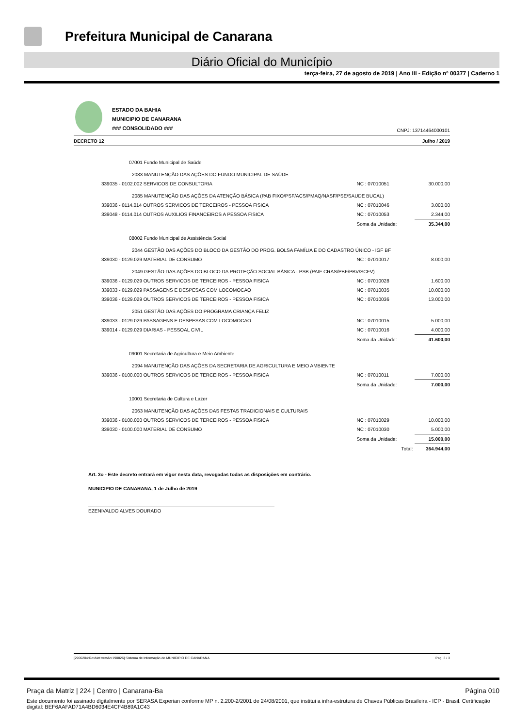Prefeitura Municipal de Canarana
Diário Oficial do Município
terça-feira, 27 de agosto de 2019 | Ano III - Edição nº 00377 | Caderno 1
ESTADO DA BAHIA
MUNICIPIO DE CANARANA
### CONSOLIDADO ###
CNPJ: 13714464000101
DECRETO 12 Julho / 2019
| 07001 Fundo Municipal de Saúde | | |
| 2083 MANUTENÇÃO DAS AÇÕES DO FUNDO MUNICIPAL DE SAÚDE | | |
| 339035 - 0102.002 SERVICOS DE CONSULTORIA | NC : 07010051 | 30.000,00 |
| 2085 MANUTENÇÃO DAS AÇÕES DA ATENÇÃO BÁSICA (PAB FIXO/PSF/ACS/PMAQ/NASF/PSE/SAUDE BUCAL) | | |
| 339036 - 0114.014 OUTROS SERVICOS DE TERCEIROS - PESSOA FISICA | NC : 07010046 | 3.000,00 |
| 339048 - 0114.014 OUTROS AUXILIOS FINANCEIROS A PESSOA FISICA | NC : 07010053 | 2.344,00 |
| | Soma da Unidade: | 35.344,00 |
| 08002 Fundo Municipal de Assistência Social | | |
| 2044 GESTÃO DAS AÇÕES DO BLOCO DA GESTÃO DO PROG. BOLSA FAMÍLIA E DO CADASTRO ÚNICO - IGF BF | | |
| 339030 - 0129.029 MATERIAL DE CONSUMO | NC : 07010017 | 8.000,00 |
| 2049 GESTÃO DAS AÇÕES DO BLOCO DA PROTEÇÃO SOCIAL BÁSICA - PSB (PAIF CRAS/PBF/PBV/SCFV) | | |
| 339036 - 0129.029 OUTROS SERVICOS DE TERCEIROS - PESSOA FISICA | NC : 07010028 | 1.600,00 |
| 339033 - 0129.029 PASSAGENS E DESPESAS COM LOCOMOCAO | NC : 07010035 | 10.000,00 |
| 339036 - 0129.029 OUTROS SERVICOS DE TERCEIROS - PESSOA FISICA | NC : 07010036 | 13.000,00 |
| 2051 GESTÃO DAS AÇÕES DO PROGRAMA CRIANÇA FELIZ | | |
| 339033 - 0129.029 PASSAGENS E DESPESAS COM LOCOMOCAO | NC : 07010015 | 5.000,00 |
| 339014 - 0129.029 DIARIAS - PESSOAL CIVIL | NC : 07010016 | 4.000,00 |
| | Soma da Unidade: | 41.600,00 |
| 09001 Secretaria de Agricultura e Meio Ambiente | | |
| 2094 MANUTENÇÃO DAS AÇÕES DA SECRETARIA DE AGRICULTURA E MEIO AMBIENTE | | |
| 339036 - 0100.000 OUTROS SERVICOS DE TERCEIROS - PESSOA FISICA | NC : 07010011 | 7.000,00 |
| | Soma da Unidade: | 7.000,00 |
| 10001 Secretaria de Cultura e Lazer | | |
| 2063 MANUTENÇÃO DAS AÇÕES DAS FESTAS TRADICIONAIS E CULTURAIS | | |
| 339036 - 0100.000 OUTROS SERVICOS DE TERCEIROS - PESSOA FISICA | NC : 07010029 | 10.000,00 |
| 339030 - 0100.000 MATERIAL DE CONSUMO | NC : 07010030 | 5.000,00 |
| | Soma da Unidade: | 15.000,00 |
| | Total: | 364.944,00 |
Art. 3o - Este decreto entrará em vigor nesta data, revogadas todas as disposições em contrário.
MUNICIPIO DE CANARANA, 1 de Julho de 2019
EZENIVALDO ALVES DOURADO
[2906204:GovNet versão:190826] Sistema de Informação do MUNICIPIO DE CANARANA Pag: 3 / 3
Praça da Matriz | 224 | Centro | Canarana-Ba Página 010
Este documento foi assinado digitalmente por SERASA Experian conforme MP n. 2.200-2/2001 de 24/08/2001, que institui a infra-estrutura de Chaves Públicas Brasileira - ICP - Brasil. Certificação diigital: BEF6AAFAD71A4BD6034E4CF4B89A1C43